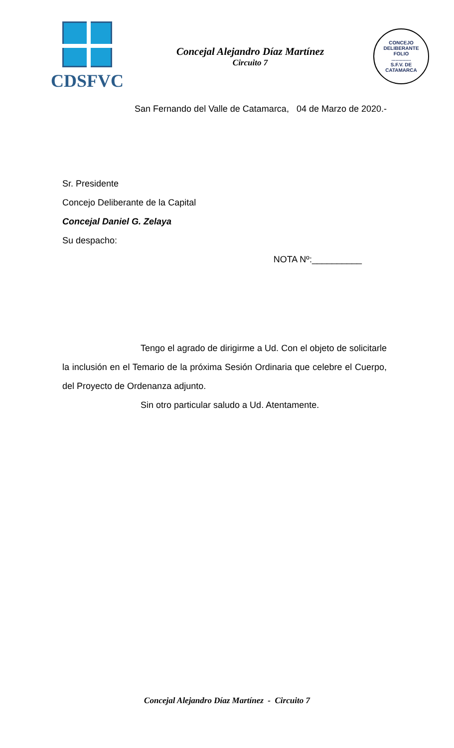CDSFVC
Concejal Alejandro Díaz Martínez
Circuito 7
CONCEJO DELIBERANTE
FOLIO
..............
S.F.V. DE CATAMARCA
San Fernando del Valle de Catamarca, 04 de Marzo de 2020.-
Sr. Presidente
Concejo Deliberante de la Capital
Concejal Daniel G. Zelaya
Su despacho:
NOTA Nº:__________
Tengo el agrado de dirigirme a Ud. Con el objeto de solicitarle la inclusión en el Temario de la próxima Sesión Ordinaria que celebre el Cuerpo, del Proyecto de Ordenanza adjunto.
Sin otro particular saludo a Ud. Atentamente.
Concejal Alejandro Díaz Martínez - Circuito 7